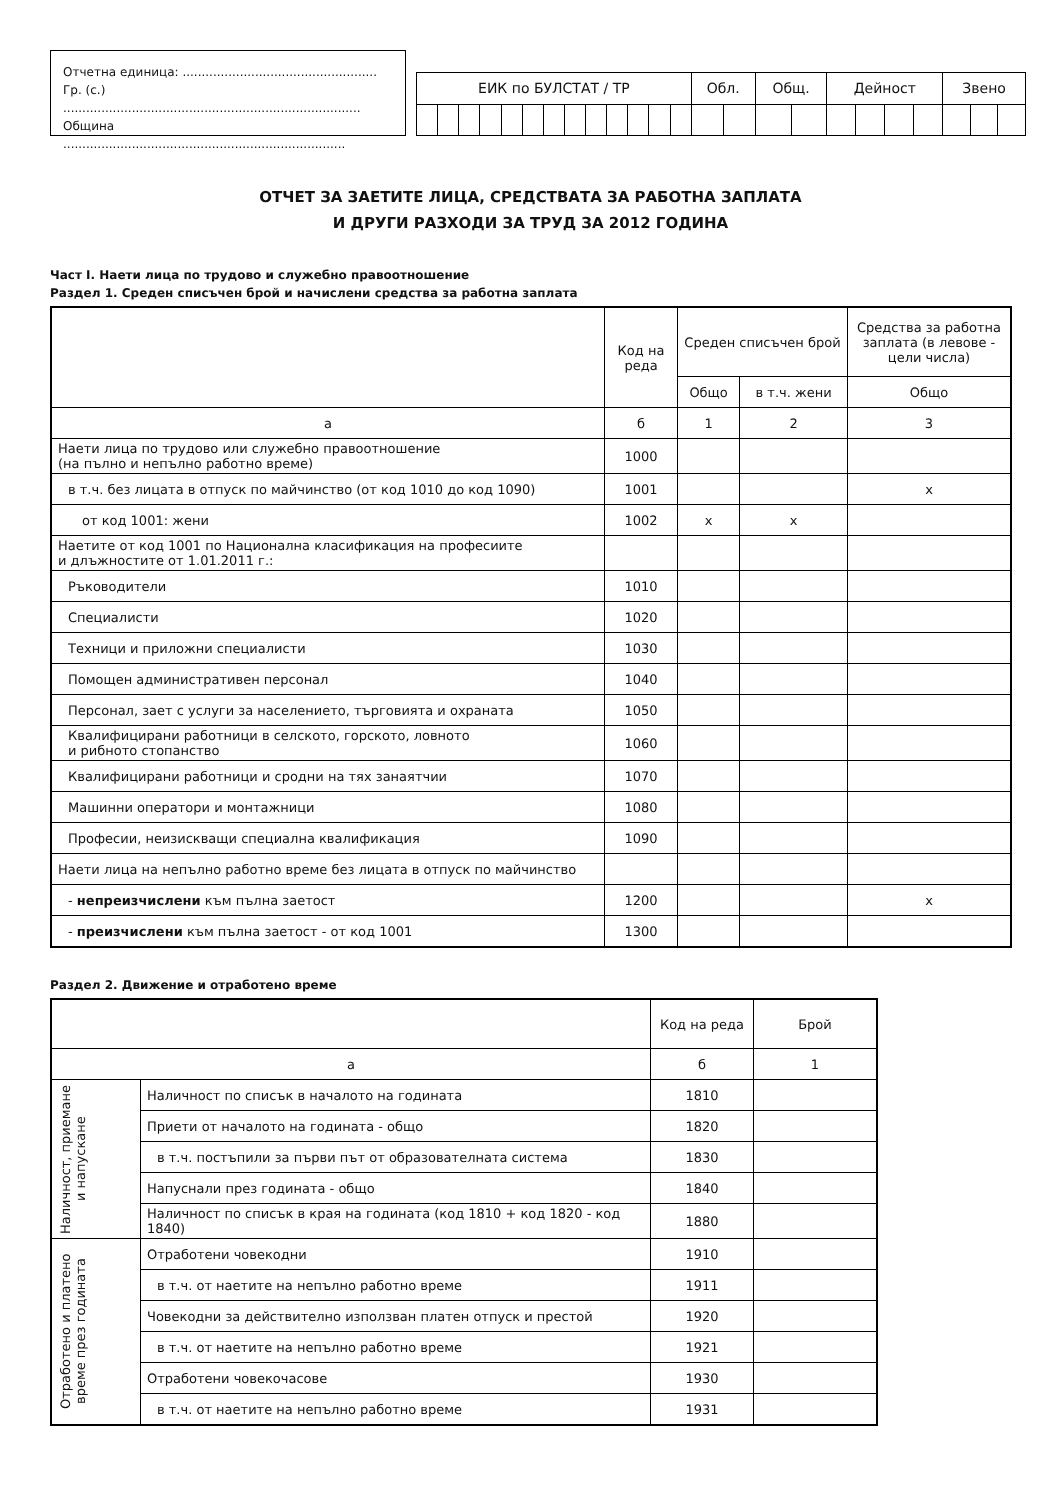Отчетна единица: ...................................................
Гр. (с.) ..............................................................................
Община ..........................................................................
| ЕИК по БУЛСТАТ / ТР | | | | | | | | | | | | | Обл. | | Общ. | | Дейност | | | | Звено | | |
ОТЧЕТ ЗА ЗАЕТИТЕ ЛИЦА, СРЕДСТВАТА ЗА РАБОТНА ЗАПЛАТА
И ДРУГИ РАЗХОДИ ЗА ТРУД ЗА 2012 ГОДИНА
Част I. Наети лица по трудово и служебно правоотношение
Раздел 1. Среден списъчен брой и начислени средства за работна заплата
| | Код на реда | Среден списъчен брой | | Средства за работна заплата (в левове - цели числа) |
| --- | --- | --- | --- | --- |
| | | Общо | в т.ч. жени | Общо |
| а | б | 1 | 2 | 3 |
| Наети лица по трудово или служебно правоотношение (на пълно и непълно работно време) | 1000 | | | |
| в т.ч. без лицата в отпуск по майчинство (от код 1010 до код 1090) | 1001 | | | x |
| от код 1001: жени | 1002 | x | x | |
| Наетите от код 1001 по Национална класификация на професиите и длъжностите от 1.01.2011 г.: | | | | |
| Ръководители | 1010 | | | |
| Специалисти | 1020 | | | |
| Техници и приложни специалисти | 1030 | | | |
| Помощен административен персонал | 1040 | | | |
| Персонал, зает с услуги за населението, търговията и охраната | 1050 | | | |
| Квалифицирани работници в селското, горското, ловното и рибното стопанство | 1060 | | | |
| Квалифицирани работници и сродни на тях занаятчии | 1070 | | | |
| Машинни оператори и монтажници | 1080 | | | |
| Професии, неизискващи специална квалификация | 1090 | | | |
| Наети лица на непълно работно време без лицата в отпуск по майчинство | | | | |
| - непреизчислени към пълна заетост | 1200 | | | x |
| - преизчислени към пълна заетост - от код 1001 | 1300 | | | |
Раздел 2. Движение и отработено време
| | | Код на реда | Брой |
| --- | --- | --- | --- |
| а | | б | 1 |
| Наличност, приемане и напускане | Наличност по списък в началото на годината | 1810 | |
| | Приети от началото на годината - общо | 1820 | |
| | в т.ч. постъпили за първи път от образователната система | 1830 | |
| | Напуснали през годината - общо | 1840 | |
| | Наличност по списък в края на годината (код 1810 + код 1820 - код 1840) | 1880 | |
| Отработено и платено време през годината | Отработени човекодни | 1910 | |
| | в т.ч. от наетите на непълно работно време | 1911 | |
| | Човекодни за действително използван платен отпуск и престой | 1920 | |
| | в т.ч. от наетите на непълно работно време | 1921 | |
| | Отработени човекочасове | 1930 | |
| | в т.ч. от наетите на непълно работно време | 1931 | |